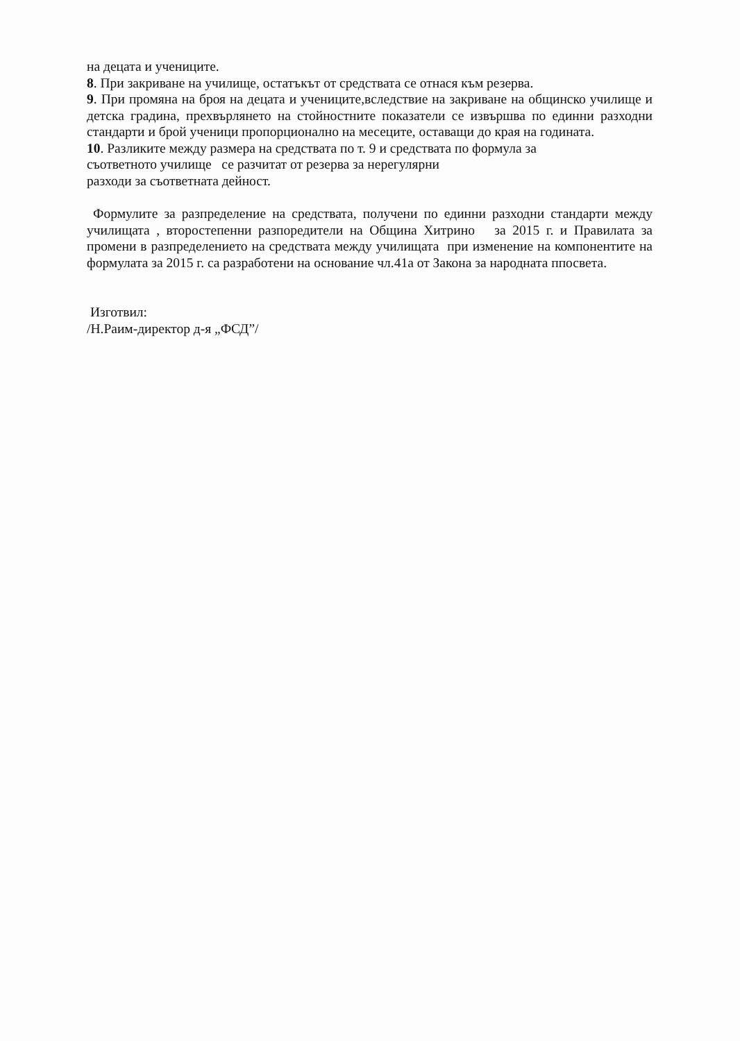на децата и учениците.
8. При закриване на училище, остатъкът от средствата се отнася към резерва.
9. При промяна на броя на децата и учениците,вследствие на закриване на общинско училище и детска градина, прехвърлянето на стойностните показатели се извършва по единни разходни стандарти и брой ученици пропорционално на месеците, оставащи до края на годината.
10. Разликите между размера на средствата по т. 9 и средствата по формула за
съответното училище се разчитат от резерва за нерегулярни
разходи за съответната дейност.
Формулите за разпределение на средствата, получени по единни разходни стандарти между училищата , второстепенни разпоредители на Община Хитрино за 2015 г. и Правилата за промени в разпределението на средствата между училищата при изменение на компонентите на формулата за 2015 г. са разработени на основание чл.41а от Закона за народната ппосвета.
Изготвил:
/Н.Раим-директор д-я „ФСД”/